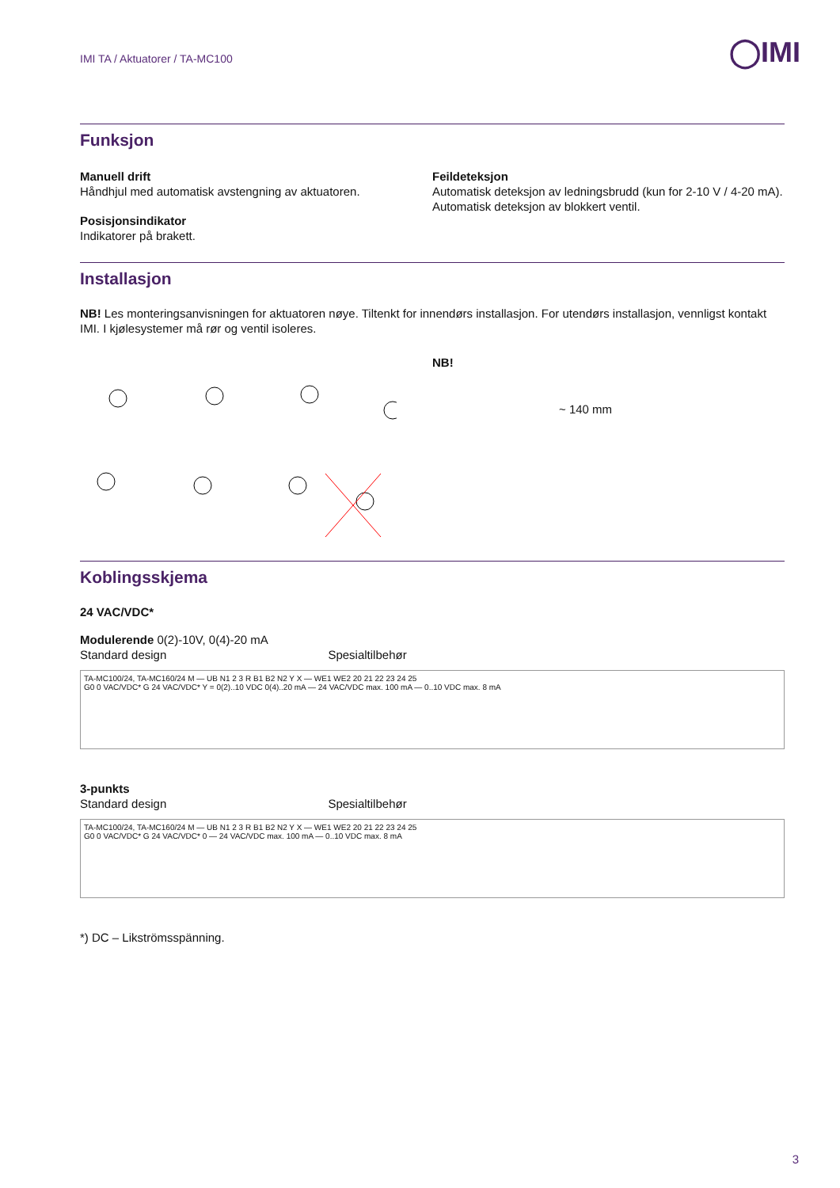◯IMI
IMI TA / Aktuatorer / TA-MC100
Funksjon
Manuell drift
Håndhjul med automatisk avstengning av aktuatoren.
Posisjonsindikator
Indikatorer på brakett.
Feildeteksjon
Automatisk deteksjon av ledningsbrudd (kun for 2-10 V / 4-20 mA).
Automatisk deteksjon av blokkert ventil.
Installasjon
NB! Les monteringsanvisningen for aktuatoren nøye. Tiltenkt for innendørs installasjon. For utendørs installasjon, vennligst kontakt IMI. I kjølesystemer må rør og ventil isoleres.
NB!
~ 140 mm
Koblingsskjema
24 VAC/VDC*
Modulerende 0(2)-10V, 0(4)-20 mA
Standard design Spesialtilbehør
TA-MC100/24, TA-MC160/24 M — UB N1 2 3 R B1 B2 N2 Y X — WE1 WE2 20 21 22 23 24 25
G0 0 VAC/VDC* G 24 VAC/VDC* Y = 0(2)..10 VDC 0(4)..20 mA — 24 VAC/VDC max. 100 mA — 0..10 VDC max. 8 mA
3-punkts
Standard design Spesialtilbehør
TA-MC100/24, TA-MC160/24 M — UB N1 2 3 R B1 B2 N2 Y X — WE1 WE2 20 21 22 23 24 25
G0 0 VAC/VDC* G 24 VAC/VDC* 0 — 24 VAC/VDC max. 100 mA — 0..10 VDC max. 8 mA
*) DC – Likströmsspänning.
3